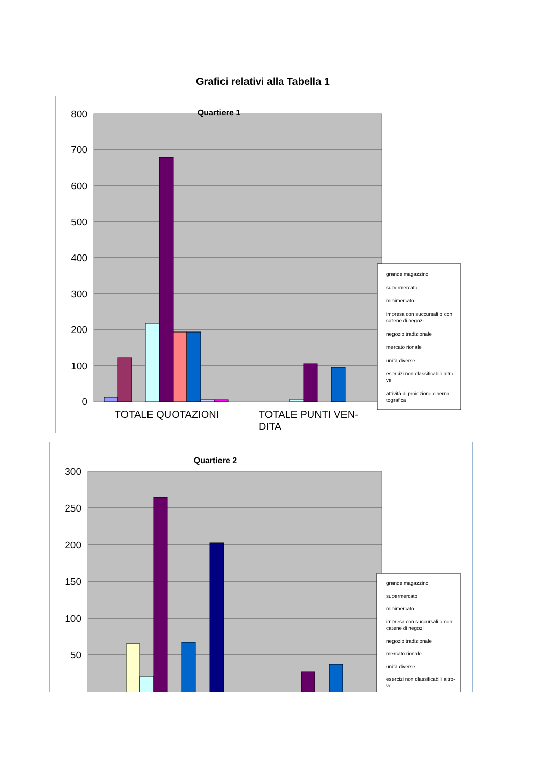Grafici relativi alla Tabella 1
800
700
600
500
400
300
200
100
0
Quartiere 1
TOTALE QUOTAZIONI
TOTALE PUNTI VEN-
DITA
grande magazzino
supermercato
minimercato
impresa con succursali o con
catene di negozi
negozio tradizionale
mercato rionale
unità diverse
esercizi non classificabili altro-
ve
attività di proiezione cinema-
tografica
300
250
200
150
100
50
Quartiere 2
grande magazzino
supermercato
minimercato
impresa con succursali o con
catene di negozi
negozio tradizionale
mercato rionale
unità diverse
esercizi non classificabili altro-
ve